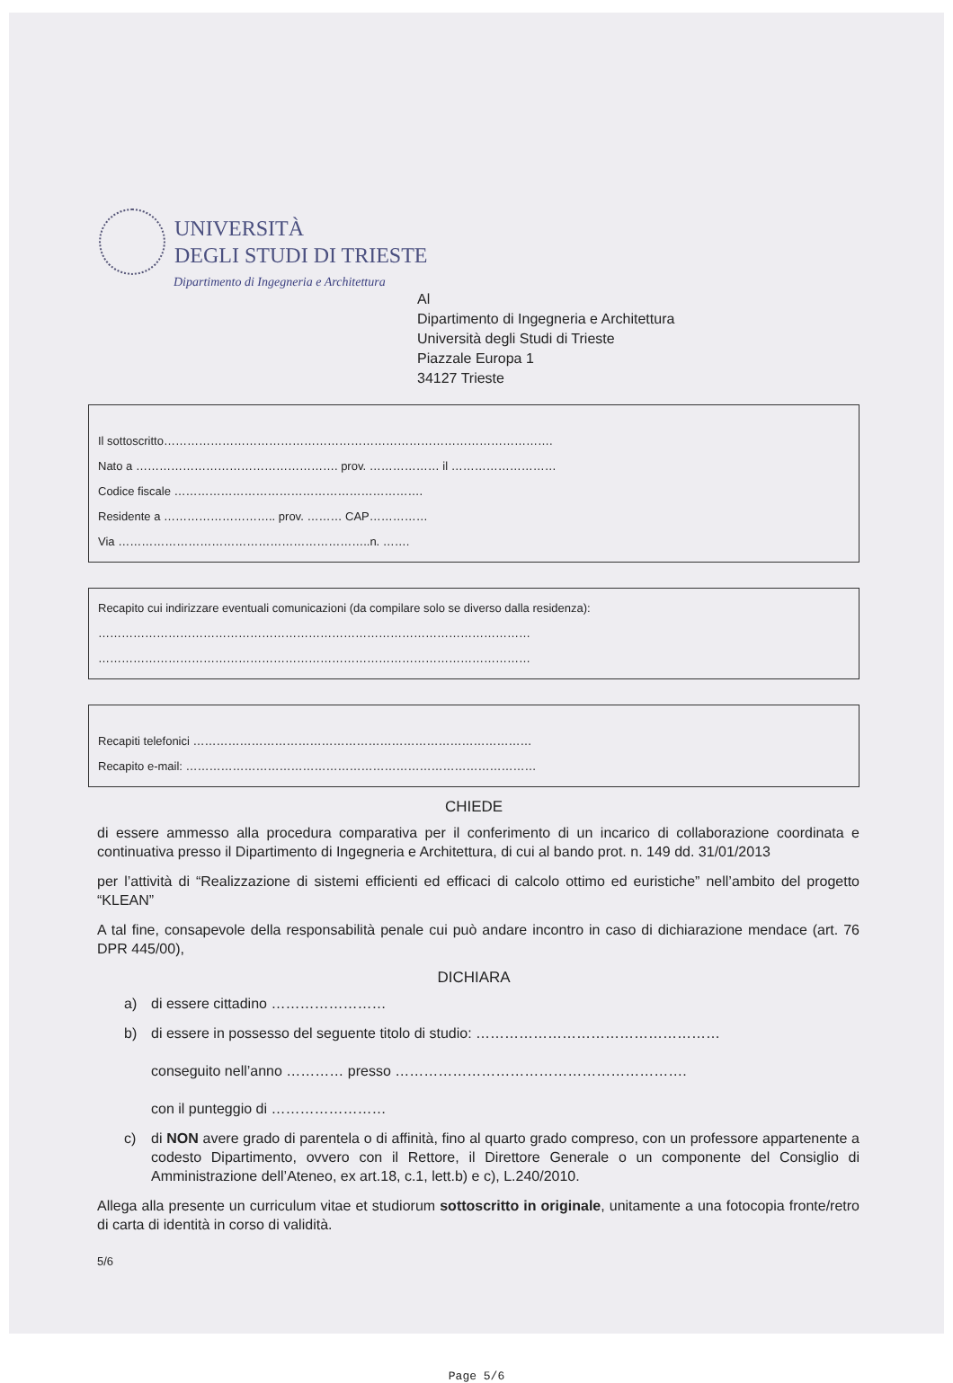UNIVERSITÀ
DEGLI STUDI DI TRIESTE
Dipartimento di Ingegneria e Architettura
Al
Dipartimento di Ingegneria e Architettura
Università degli Studi di Trieste
Piazzale Europa 1
34127 Trieste
Il sottoscritto……………………………………………………………………………………….
Nato a ……………………………………………. prov. ……………… il ………………………
Codice fiscale ……………………………………………………….
Residente a ……………………….. prov. ……… CAP……………
Via ………………………………………………………..n. …….
Recapito cui indirizzare eventuali comunicazioni (da compilare solo se diverso dalla residenza):
…………………………………………………………………………………………………
…………………………………………………………………………………………………
Recapiti telefonici ……………………………………………………………………………
Recapito e-mail: ………………………………………………………………………………
CHIEDE
di essere ammesso alla procedura comparativa per il conferimento di un incarico di collaborazione coordinata e continuativa presso il Dipartimento di Ingegneria e Architettura, di cui al bando prot. n. 149 dd. 31/01/2013
per l’attività di “Realizzazione di sistemi efficienti ed efficaci di calcolo ottimo ed euristiche” nell’ambito del progetto “KLEAN”
A tal fine, consapevole della responsabilità penale cui può andare incontro in caso di dichiarazione mendace (art. 76 DPR 445/00),
DICHIARA
a) di essere cittadino ……………………
b) di essere in possesso del seguente titolo di studio: ……………………………………………
conseguito nell’anno ………… presso …………………………………………………….
con il punteggio di ……………………
c) di NON avere grado di parentela o di affinità, fino al quarto grado compreso, con un professore appartenente a codesto Dipartimento, ovvero con il Rettore, il Direttore Generale o un componente del Consiglio di Amministrazione dell’Ateneo, ex art.18, c.1, lett.b) e c), L.240/2010.
Allega alla presente un curriculum vitae et studiorum sottoscritto in originale, unitamente a una fotocopia fronte/retro di carta di identità in corso di validità.
5/6
Page 5/6